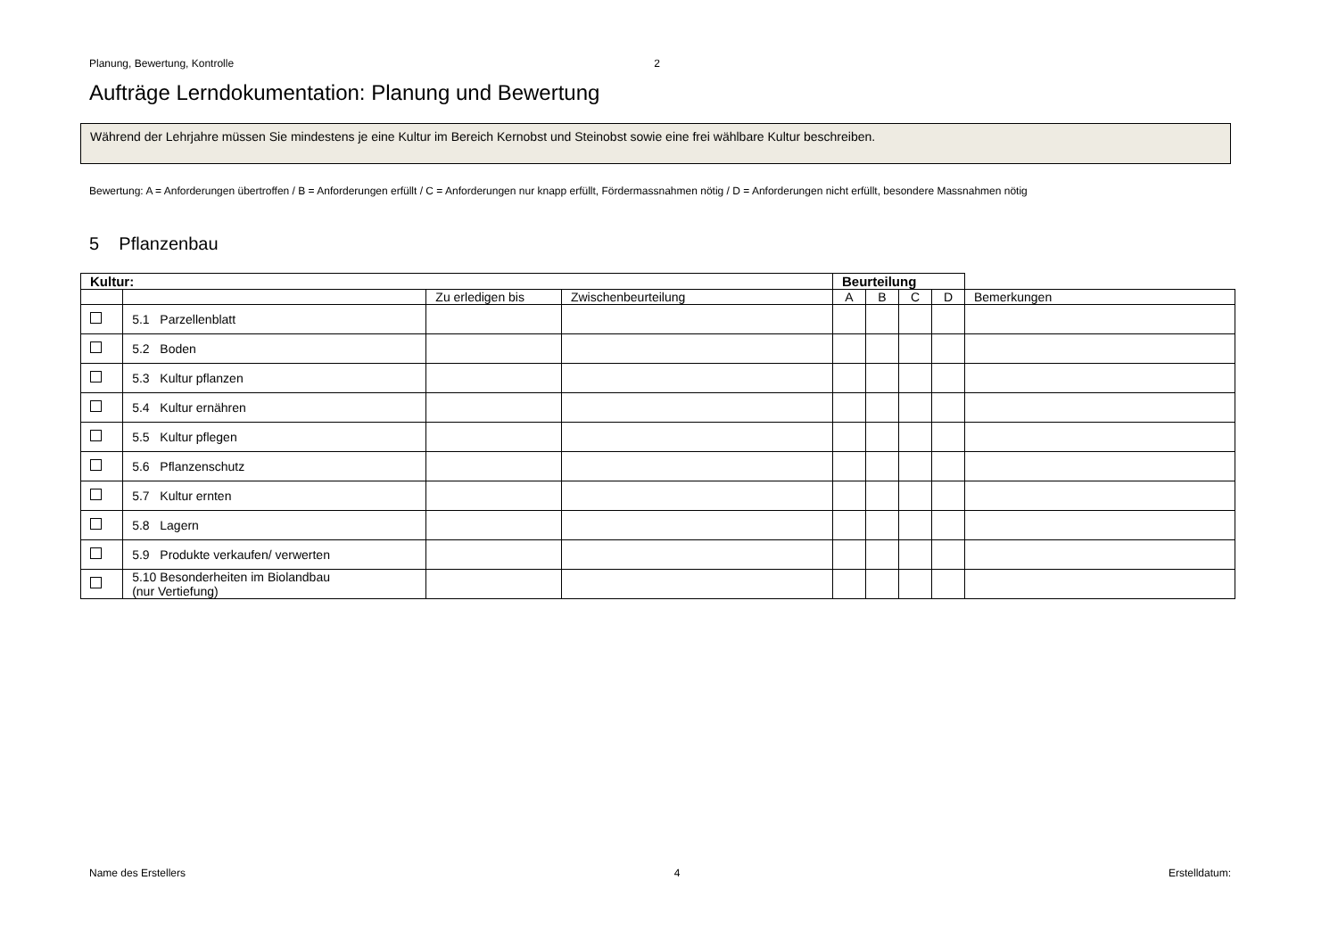Planung, Bewertung, Kontrolle 2
Aufträge Lerndokumentation: Planung und Bewertung
Während der Lehrjahre müssen Sie mindestens je eine Kultur im Bereich Kernobst und Steinobst sowie eine frei wählbare Kultur beschreiben.
Bewertung: A = Anforderungen übertroffen / B = Anforderungen erfüllt / C = Anforderungen nur knapp erfüllt, Fördermassnahmen nötig / D = Anforderungen nicht erfüllt, besondere Massnahmen nötig
5 Pflanzenbau
| Kultur: | | | | Beurteilung | | | | |
| | | Zu erledigen bis | Zwischenbeurteilung | A | B | C | D | Bemerkungen |
| | 5.1 Parzellenblatt | | | | | | | |
| | 5.2 Boden | | | | | | | |
| | 5.3 Kultur pflanzen | | | | | | | |
| | 5.4 Kultur ernähren | | | | | | | |
| | 5.5 Kultur pflegen | | | | | | | |
| | 5.6 Pflanzenschutz | | | | | | | |
| | 5.7 Kultur ernten | | | | | | | |
| | 5.8 Lagern | | | | | | | |
| | 5.9 Produkte verkaufen/ verwerten | | | | | | | |
| | 5.10 Besonderheiten im Biolandbau (nur Vertiefung) | | | | | | | |
Name des Erstellers 4 Erstelldatum: